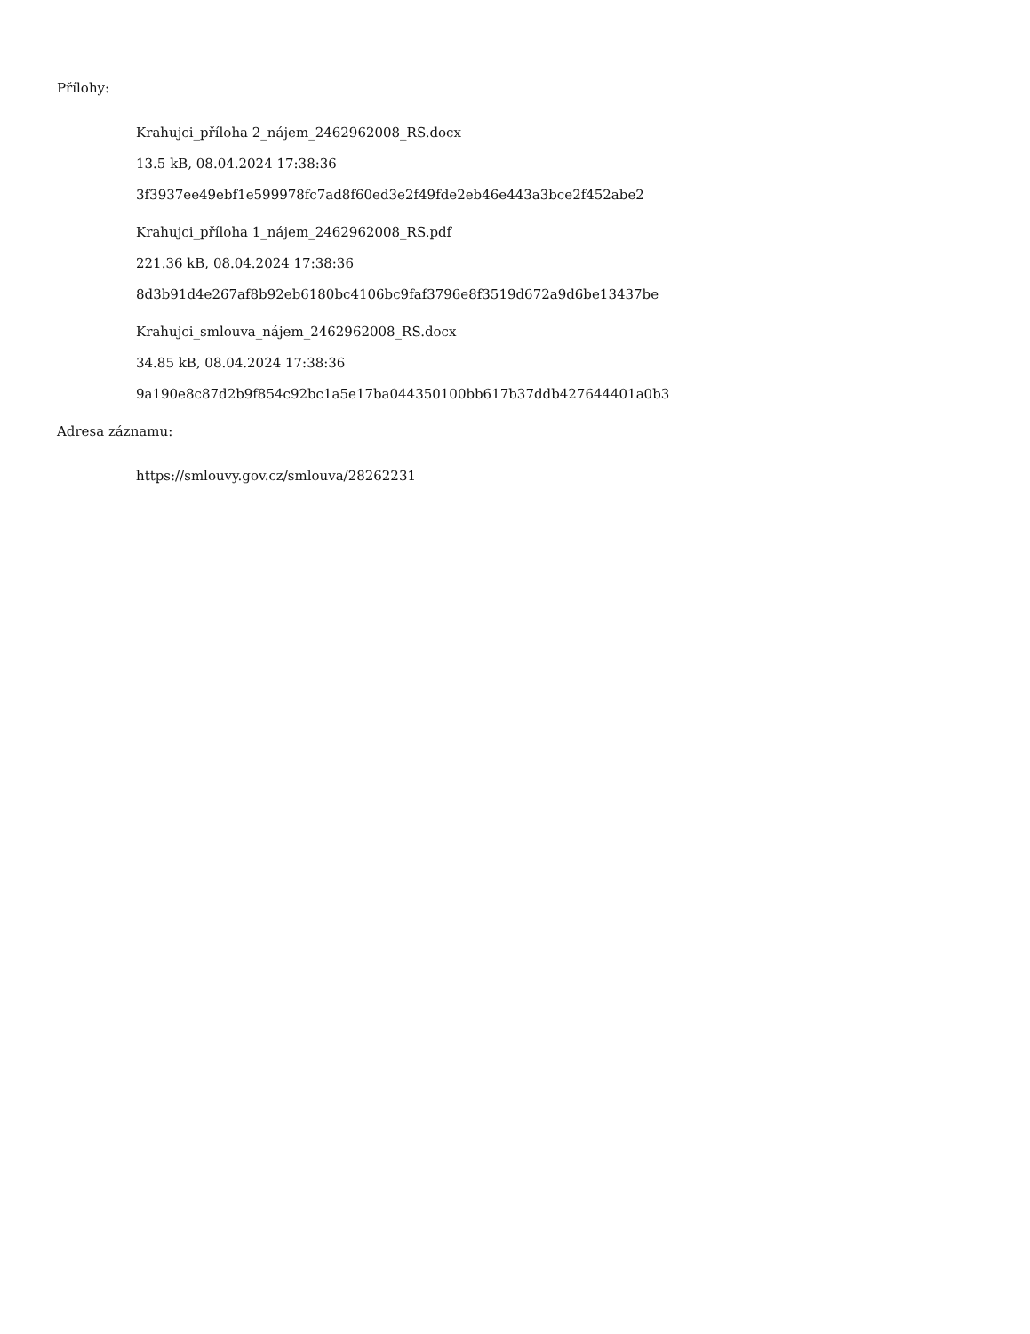Přílohy:
Krahujci_příloha 2_nájem_2462962008_RS.docx
13.5 kB, 08.04.2024 17:38:36
3f3937ee49ebf1e599978fc7ad8f60ed3e2f49fde2eb46e443a3bce2f452abe2
Krahujci_příloha 1_nájem_2462962008_RS.pdf
221.36 kB, 08.04.2024 17:38:36
8d3b91d4e267af8b92eb6180bc4106bc9faf3796e8f3519d672a9d6be13437be
Krahujci_smlouva_nájem_2462962008_RS.docx
34.85 kB, 08.04.2024 17:38:36
9a190e8c87d2b9f854c92bc1a5e17ba044350100bb617b37ddb427644401a0b3
Adresa záznamu:
https://smlouvy.gov.cz/smlouva/28262231